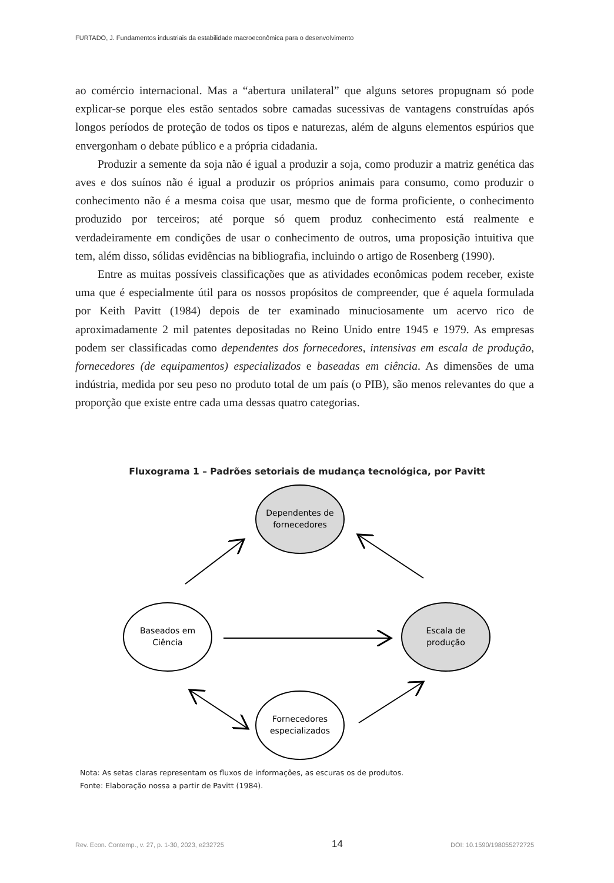FURTADO, J. Fundamentos industriais da estabilidade macroeconômica para o desenvolvimento
ao comércio internacional. Mas a “abertura unilateral” que alguns setores propugnam só pode explicar-se porque eles estão sentados sobre camadas sucessivas de vantagens construídas após longos períodos de proteção de todos os tipos e naturezas, além de alguns elementos espúrios que envergonham o debate público e a própria cidadania.
Produzir a semente da soja não é igual a produzir a soja, como produzir a matriz genética das aves e dos suínos não é igual a produzir os próprios animais para consumo, como produzir o conhecimento não é a mesma coisa que usar, mesmo que de forma proficiente, o conhecimento produzido por terceiros; até porque só quem produz conhecimento está realmente e verdadeiramente em condições de usar o conhecimento de outros, uma proposição intuitiva que tem, além disso, sólidas evidências na bibliografia, incluindo o artigo de Rosenberg (1990).
Entre as muitas possíveis classificações que as atividades econômicas podem receber, existe uma que é especialmente útil para os nossos propósitos de compreender, que é aquela formulada por Keith Pavitt (1984) depois de ter examinado minuciosamente um acervo rico de aproximadamente 2 mil patentes depositadas no Reino Unido entre 1945 e 1979. As empresas podem ser classificadas como dependentes dos fornecedores, intensivas em escala de produção, fornecedores (de equipamentos) especializados e baseadas em ciência. As dimensões de uma indústria, medida por seu peso no produto total de um país (o PIB), são menos relevantes do que a proporção que existe entre cada uma dessas quatro categorias.
Fluxograma 1 – Padrões setoriais de mudança tecnológica, por Pavitt
Dependentes de
fornecedores
Baseados em
Ciência
Escala de
produção
Fornecedores
especializados
Nota: As setas claras representam os fluxos de informações, as escuras os de produtos.
Fonte: Elaboração nossa a partir de Pavitt (1984).
Rev. Econ. Contemp., v. 27, p. 1-30, 2023, e232725 14 DOI: 10.1590/198055272725